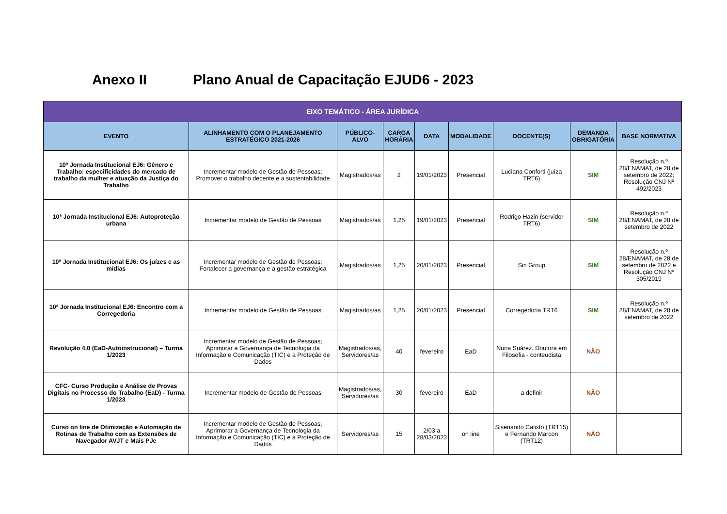Anexo II Plano Anual de Capacitação EJUD6 - 2023
| EIXO TEMÁTICO - ÁREA JURÍDICA | | | | | | | | |
| --- | --- | --- | --- | --- | --- | --- | --- | --- |
| EVENTO | ALINHAMENTO COM O PLANEJAMENTO ESTRATÉGICO 2021-2026 | PÚBLICO-ALVO | CARGA HORÁRIA | DATA | MODALIDADE | DOCENTE(S) | DEMANDA OBRIGATÓRIA | BASE NORMATIVA |
| 10ª Jornada Institucional EJ6: Gênero e Trabalho: especificidades do mercado de trabalho da mulher e atuação da Justiça do Trabalho | Incrementar modelo de Gestão de Pessoas; Promover o trabalho decente e a sustentabilidade | Magistrados/as | 2 | 19/01/2023 | Presencial | Luciana Conforti (juíza TRT6) | SIM | Resolução n.º 28/ENAMAT, de 28 de setembro de 2022; Resolução CNJ Nº 492/2023 |
| 10ª Jornada Institucional EJ6: Autoproteção urbana | Incrementar modelo de Gestão de Pessoas | Magistrados/as | 1,25 | 19/01/2023 | Presencial | Rodrigo Hazin (servidor TRT6) | SIM | Resolução n.º 28/ENAMAT, de 28 de setembro de 2022 |
| 10ª Jornada Institucional EJ6: Os juízes e as mídias | Incrementar modelo de Gestão de Pessoas; Fortalecer a governança e a gestão estratégica | Magistrados/as | 1,25 | 20/01/2023 | Presencial | Sin Group | SIM | Resolução n.º 28/ENAMAT, de 28 de setembro de 2022 e Resolução CNJ Nº 305/2019 |
| 10ª Jornada Institucional EJ6: Encontro com a Corregedoria | Incrementar modelo de Gestão de Pessoas | Magistrados/as | 1,25 | 20/01/2023 | Presencial | Corregedoria TRT6 | SIM | Resolução n.º 28/ENAMAT, de 28 de setembro de 2022 |
| Revolução 4.0 (EaD-Autoinstrucional) – Turma 1/2023 | Incrementar modelo de Gestão de Pessoas; Aprimorar a Governança de Tecnologia da Informação e Comunicação (TIC) e a Proteção de Dados | Magistrados/as, Servidores/as | 40 | fevereiro | EaD | Nuria Suárez, Doutora em Filosofia - conteudista | NÃO | |
| CFC- Curso Produção e Análise de Provas Digitais no Processo do Trabalho (EaD) - Turma 1/2023 | Incrementar modelo de Gestão de Pessoas | Magistrados/as, Servidores/as | 30 | fevereiro | EaD | a definir | NÃO | |
| Curso on line de Otimização e Automação de Rotinas de Trabalho com as Extensões de Navegador AVJT e Mais PJe | Incrementar modelo de Gestão de Pessoas; Aprimorar a Governança de Tecnologia da Informação e Comunicação (TIC) e a Proteção de Dados | Servidores/as | 15 | 2/03 a 28/03/2023 | on line | Sisenando Calixto (TRT15) e Fernando Marcon (TRT12) | NÃO | |